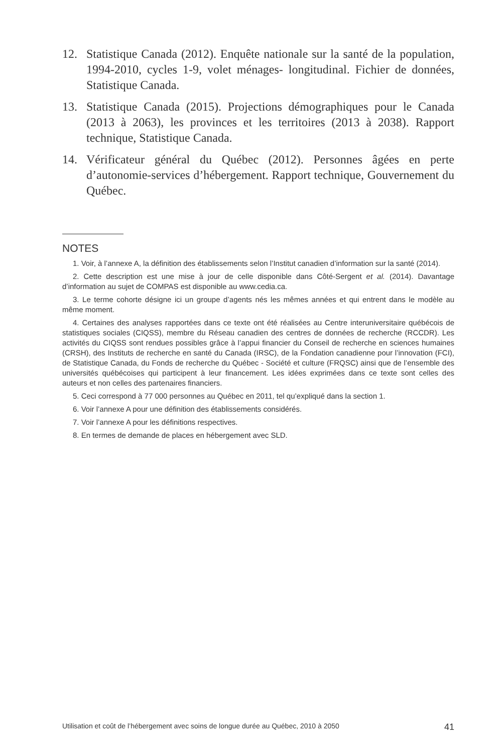12. Statistique Canada (2012). Enquête nationale sur la santé de la population, 1994-2010, cycles 1-9, volet ménages- longitudinal. Fichier de données, Statistique Canada.
13. Statistique Canada (2015). Projections démographiques pour le Canada (2013 à 2063), les provinces et les territoires (2013 à 2038). Rapport technique, Statistique Canada.
14. Vérificateur général du Québec (2012). Personnes âgées en perte d’autonomie-services d’hébergement. Rapport technique, Gouvernement du Québec.
NOTES
1. Voir, à l’annexe A, la définition des établissements selon l’Institut canadien d’information sur la santé (2014).
2. Cette description est une mise à jour de celle disponible dans Côté-Sergent et al. (2014). Davantage d’information au sujet de COMPAS est disponible au www.cedia.ca.
3. Le terme cohorte désigne ici un groupe d’agents nés les mêmes années et qui entrent dans le modèle au même moment.
4. Certaines des analyses rapportées dans ce texte ont été réalisées au Centre interuniversitaire québécois de statistiques sociales (CIQSS), membre du Réseau canadien des centres de données de recherche (RCCDR). Les activités du CIQSS sont rendues possibles grâce à l’appui financier du Conseil de recherche en sciences humaines (CRSH), des Instituts de recherche en santé du Canada (IRSC), de la Fondation canadienne pour l’innovation (FCI), de Statistique Canada, du Fonds de recherche du Québec - Société et culture (FRQSC) ainsi que de l’ensemble des universités québécoises qui participent à leur financement. Les idées exprimées dans ce texte sont celles des auteurs et non celles des partenaires financiers.
5. Ceci correspond à 77 000 personnes au Québec en 2011, tel qu’expliqué dans la section 1.
6. Voir l’annexe A pour une définition des établissements considérés.
7. Voir l’annexe A pour les définitions respectives.
8. En termes de demande de places en hébergement avec SLD.
Utilisation et coût de l’hébergement avec soins de longue durée au Québec, 2010 à 2050 41